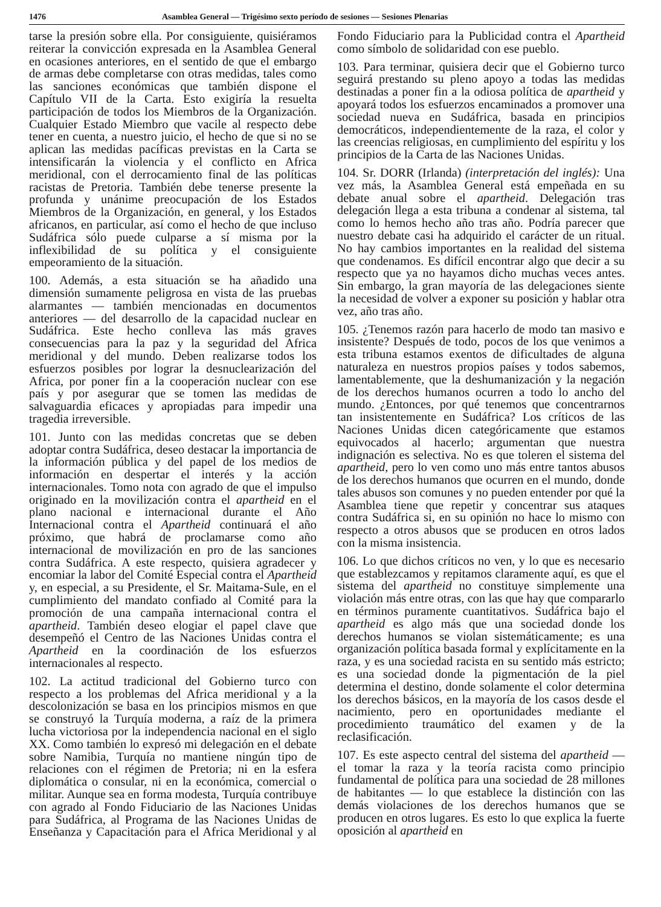1476 Asamblea General — Trigésimo sexto período de sesiones — Sesiones Plenarias
tarse la presión sobre ella. Por consiguiente, quisiéramos reiterar la convicción expresada en la Asamblea General en ocasiones anteriores, en el sentido de que el embargo de armas debe completarse con otras medidas, tales como las sanciones económicas que también dispone el Capítulo VII de la Carta. Esto exigiría la resuelta participación de todos los Miembros de la Organización. Cualquier Estado Miembro que vacile al respecto debe tener en cuenta, a nuestro juicio, el hecho de que si no se aplican las medidas pacíficas previstas en la Carta se intensificarán la violencia y el conflicto en Africa meridional, con el derrocamiento final de las políticas racistas de Pretoria. También debe tenerse presente la profunda y unánime preocupación de los Estados Miembros de la Organización, en general, y los Estados africanos, en particular, así como el hecho de que incluso Sudáfrica sólo puede culparse a sí misma por la inflexibilidad de su política y el consiguiente empeoramiento de la situación.
100. Además, a esta situación se ha añadido una dimensión sumamente peligrosa en vista de las pruebas alarmantes — también mencionadas en documentos anteriores — del desarrollo de la capacidad nuclear en Sudáfrica. Este hecho conlleva las más graves consecuencias para la paz y la seguridad del Africa meridional y del mundo. Deben realizarse todos los esfuerzos posibles por lograr la desnuclearización del Africa, por poner fin a la cooperación nuclear con ese país y por asegurar que se tomen las medidas de salvaguardia eficaces y apropiadas para impedir una tragedia irreversible.
101. Junto con las medidas concretas que se deben adoptar contra Sudáfrica, deseo destacar la importancia de la información pública y del papel de los medios de información en despertar el interés y la acción internacionales. Tomo nota con agrado de que el impulso originado en la movilización contra el apartheid en el plano nacional e internacional durante el Año Internacional contra el Apartheid continuará el año próximo, que habrá de proclamarse como año internacional de movilización en pro de las sanciones contra Sudáfrica. A este respecto, quisiera agradecer y encomiar la labor del Comité Especial contra el Apartheid y, en especial, a su Presidente, el Sr. Maitama-Sule, en el cumplimiento del mandato confiado al Comité para la promoción de una campaña internacional contra el apartheid. También deseo elogiar el papel clave que desempeñó el Centro de las Naciones Unidas contra el Apartheid en la coordinación de los esfuerzos internacionales al respecto.
102. La actitud tradicional del Gobierno turco con respecto a los problemas del Africa meridional y a la descolonización se basa en los principios mismos en que se construyó la Turquía moderna, a raíz de la primera lucha victoriosa por la independencia nacional en el siglo XX. Como también lo expresó mi delegación en el debate sobre Namibia, Turquía no mantiene ningún tipo de relaciones con el régimen de Pretoria; ni en la esfera diplomática o consular, ni en la económica, comercial o militar. Aunque sea en forma modesta, Turquía contribuye con agrado al Fondo Fiduciario de las Naciones Unidas para Sudáfrica, al Programa de las Naciones Unidas de Enseñanza y Capacitación para el Africa Meridional y al Fondo Fiduciario para la Publicidad contra el Apartheid como símbolo de solidaridad con ese pueblo.
103. Para terminar, quisiera decir que el Gobierno turco seguirá prestando su pleno apoyo a todas las medidas destinadas a poner fin a la odiosa política de apartheid y apoyará todos los esfuerzos encaminados a promover una sociedad nueva en Sudáfrica, basada en principios democráticos, independientemente de la raza, el color y las creencias religiosas, en cumplimiento del espíritu y los principios de la Carta de las Naciones Unidas.
104. Sr. DORR (Irlanda) (interpretación del inglés): Una vez más, la Asamblea General está empeñada en su debate anual sobre el apartheid. Delegación tras delegación llega a esta tribuna a condenar al sistema, tal como lo hemos hecho año tras año. Podría parecer que nuestro debate casi ha adquirido el carácter de un ritual. No hay cambios importantes en la realidad del sistema que condenamos. Es difícil encontrar algo que decir a su respecto que ya no hayamos dicho muchas veces antes. Sin embargo, la gran mayoría de las delegaciones siente la necesidad de volver a exponer su posición y hablar otra vez, año tras año.
105. ¿Tenemos razón para hacerlo de modo tan masivo e insistente? Después de todo, pocos de los que venimos a esta tribuna estamos exentos de dificultades de alguna naturaleza en nuestros propios países y todos sabemos, lamentablemente, que la deshumanización y la negación de los derechos humanos ocurren a todo lo ancho del mundo. ¿Entonces, por qué tenemos que concentrarnos tan insistentemente en Sudáfrica? Los críticos de las Naciones Unidas dicen categóricamente que estamos equivocados al hacerlo; argumentan que nuestra indignación es selectiva. No es que toleren el sistema del apartheid, pero lo ven como uno más entre tantos abusos de los derechos humanos que ocurren en el mundo, donde tales abusos son comunes y no pueden entender por qué la Asamblea tiene que repetir y concentrar sus ataques contra Sudáfrica si, en su opinión no hace lo mismo con respecto a otros abusos que se producen en otros lados con la misma insistencia.
106. Lo que dichos críticos no ven, y lo que es necesario que establezcamos y repitamos claramente aquí, es que el sistema del apartheid no constituye simplemente una violación más entre otras, con las que hay que compararlo en términos puramente cuantitativos. Sudáfrica bajo el apartheid es algo más que una sociedad donde los derechos humanos se violan sistemáticamente; es una organización política basada formal y explícitamente en la raza, y es una sociedad racista en su sentido más estricto; es una sociedad donde la pigmentación de la piel determina el destino, donde solamente el color determina los derechos básicos, en la mayoría de los casos desde el nacimiento, pero en oportunidades mediante el procedimiento traumático del examen y de la reclasificación.
107. Es este aspecto central del sistema del apartheid — el tomar la raza y la teoría racista como principio fundamental de política para una sociedad de 28 millones de habitantes — lo que establece la distinción con las demás violaciones de los derechos humanos que se producen en otros lugares. Es esto lo que explica la fuerte oposición al apartheid en